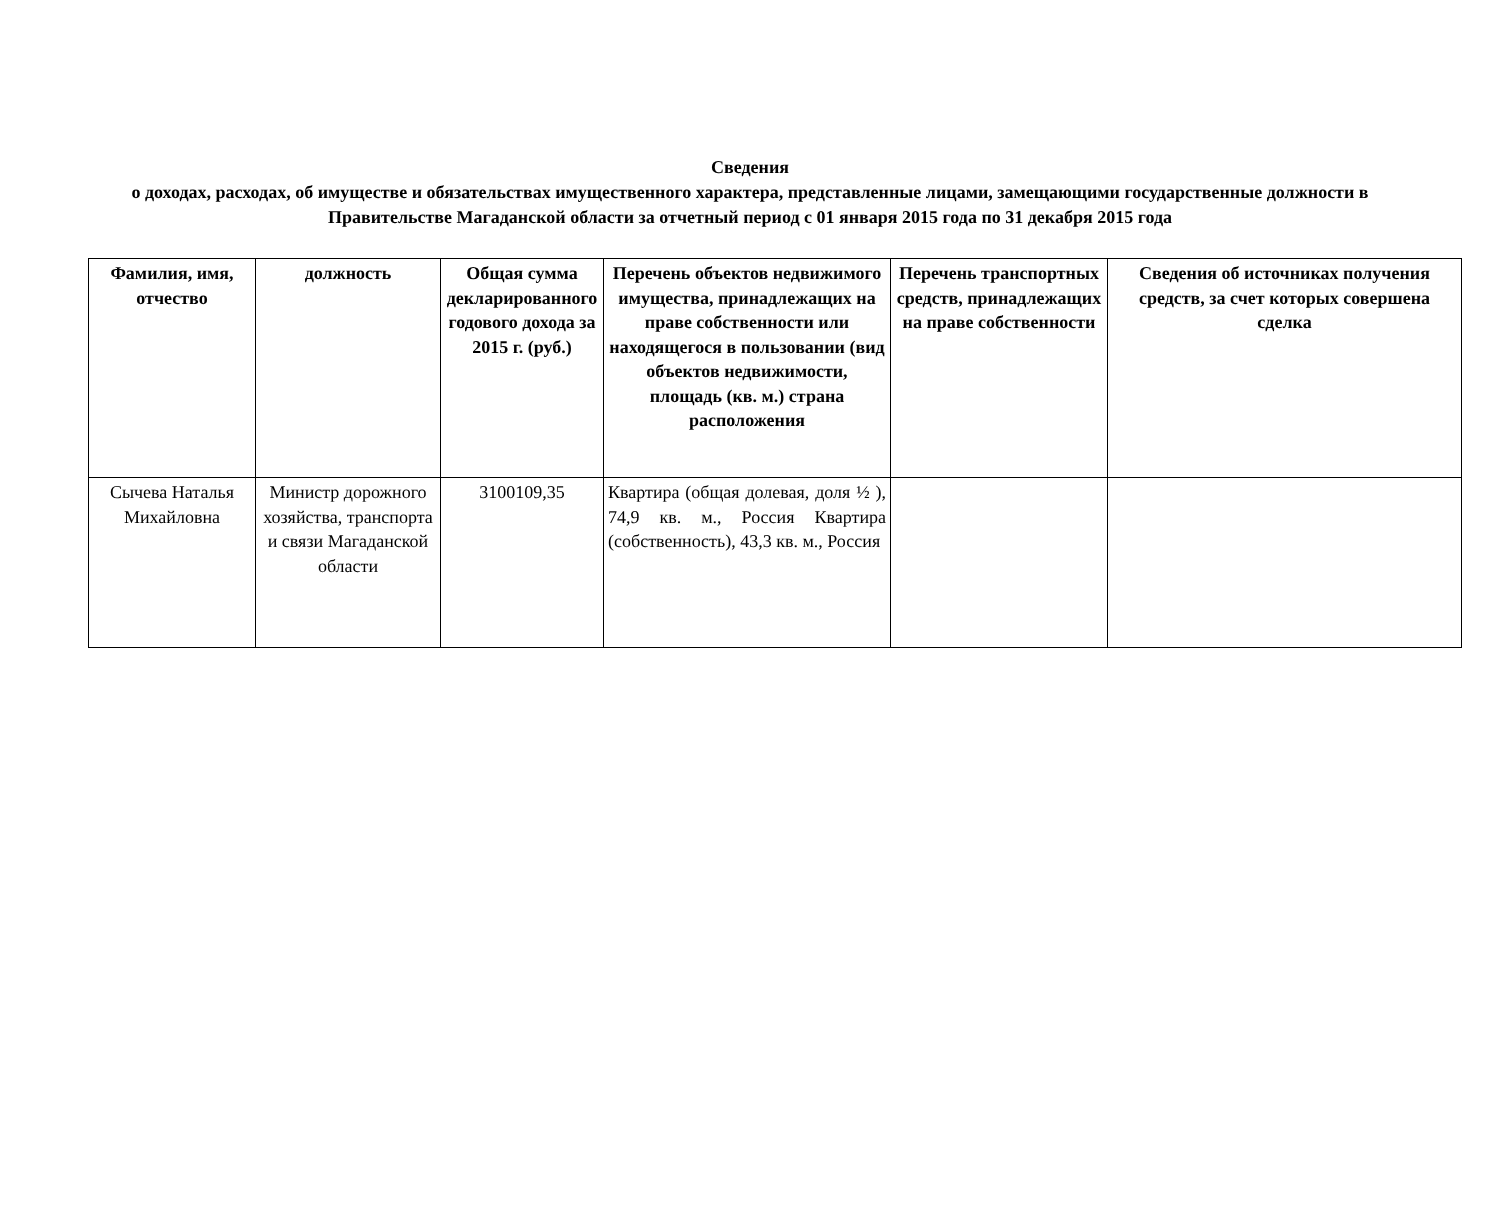Сведения
о доходах, расходах, об имуществе и обязательствах имущественного характера, представленные лицами, замещающими государственные должности в Правительстве Магаданской области за отчетный период с 01 января 2015 года по 31 декабря 2015 года
| Фамилия, имя, отчество | должность | Общая сумма декларированного годового дохода за 2015 г. (руб.) | Перечень объектов недвижимого имущества, принадлежащих на праве собственности или находящегося в пользовании (вид объектов недвижимости, площадь (кв. м.) страна расположения | Перечень транспортных средств, принадлежащих на праве собственности | Сведения об источниках получения средств, за счет которых совершена сделка |
| --- | --- | --- | --- | --- | --- |
| Сычева Наталья Михайловна | Министр дорожного хозяйства, транспорта и связи Магаданской области | 3100109,35 | Квартира (общая долевая, доля ½ ), 74,9 кв. м., Россия Квартира (собственность), 43,3 кв. м., Россия | | |